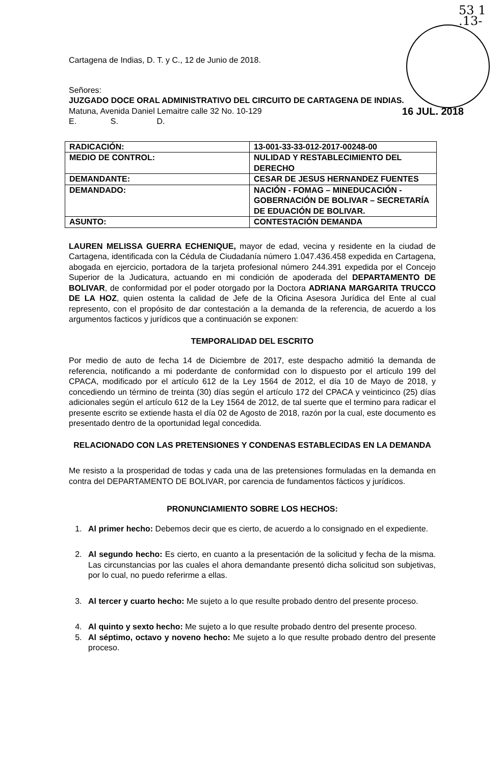53 1
.13-
Cartagena de Indias, D. T. y C., 12 de Junio de 2018.
Señores:
JUZGADO DOCE ORAL ADMINISTRATIVO DEL CIRCUITO DE CARTAGENA DE INDIAS.
Matuna, Avenida Daniel Lemaitre calle 32 No. 10-129 16 JUL. 2018
E. S. D.
| RADICACIÓN: | 13-001-33-33-012-2017-00248-00 |
| MEDIO DE CONTROL: | NULIDAD Y RESTABLECIMIENTO DEL DERECHO |
| DEMANDANTE: | CESAR DE JESUS HERNANDEZ FUENTES |
| DEMANDADO: | NACIÓN - FOMAG – MINEDUCACIÓN - GOBERNACIÓN DE BOLIVAR – SECRETARÍA DE EDUACIÓN DE BOLIVAR. |
| ASUNTO: | CONTESTACIÓN DEMANDA |
LAUREN MELISSA GUERRA ECHENIQUE, mayor de edad, vecina y residente en la ciudad de Cartagena, identificada con la Cédula de Ciudadanía número 1.047.436.458 expedida en Cartagena, abogada en ejercicio, portadora de la tarjeta profesional número 244.391 expedida por el Concejo Superior de la Judicatura, actuando en mi condición de apoderada del DEPARTAMENTO DE BOLIVAR, de conformidad por el poder otorgado por la Doctora ADRIANA MARGARITA TRUCCO DE LA HOZ, quien ostenta la calidad de Jefe de la Oficina Asesora Jurídica del Ente al cual represento, con el propósito de dar contestación a la demanda de la referencia, de acuerdo a los argumentos facticos y jurídicos que a continuación se exponen:
TEMPORALIDAD DEL ESCRITO
Por medio de auto de fecha 14 de Diciembre de 2017, este despacho admitió la demanda de referencia, notificando a mi poderdante de conformidad con lo dispuesto por el artículo 199 del CPACA, modificado por el artículo 612 de la Ley 1564 de 2012, el día 10 de Mayo de 2018, y concediendo un término de treinta (30) días según el artículo 172 del CPACA y veinticinco (25) días adicionales según el artículo 612 de la Ley 1564 de 2012, de tal suerte que el termino para radicar el presente escrito se extiende hasta el día 02 de Agosto de 2018, razón por la cual, este documento es presentado dentro de la oportunidad legal concedida.
RELACIONADO CON LAS PRETENSIONES Y CONDENAS ESTABLECIDAS EN LA DEMANDA
Me resisto a la prosperidad de todas y cada una de las pretensiones formuladas en la demanda en contra del DEPARTAMENTO DE BOLIVAR, por carencia de fundamentos fácticos y jurídicos.
PRONUNCIAMIENTO SOBRE LOS HECHOS:
1. Al primer hecho: Debemos decir que es cierto, de acuerdo a lo consignado en el expediente.
2. Al segundo hecho: Es cierto, en cuanto a la presentación de la solicitud y fecha de la misma. Las circunstancias por las cuales el ahora demandante presentó dicha solicitud son subjetivas, por lo cual, no puedo referirme a ellas.
3. Al tercer y cuarto hecho: Me sujeto a lo que resulte probado dentro del presente proceso.
4. Al quinto y sexto hecho: Me sujeto a lo que resulte probado dentro del presente proceso.
5. Al séptimo, octavo y noveno hecho: Me sujeto a lo que resulte probado dentro del presente proceso.